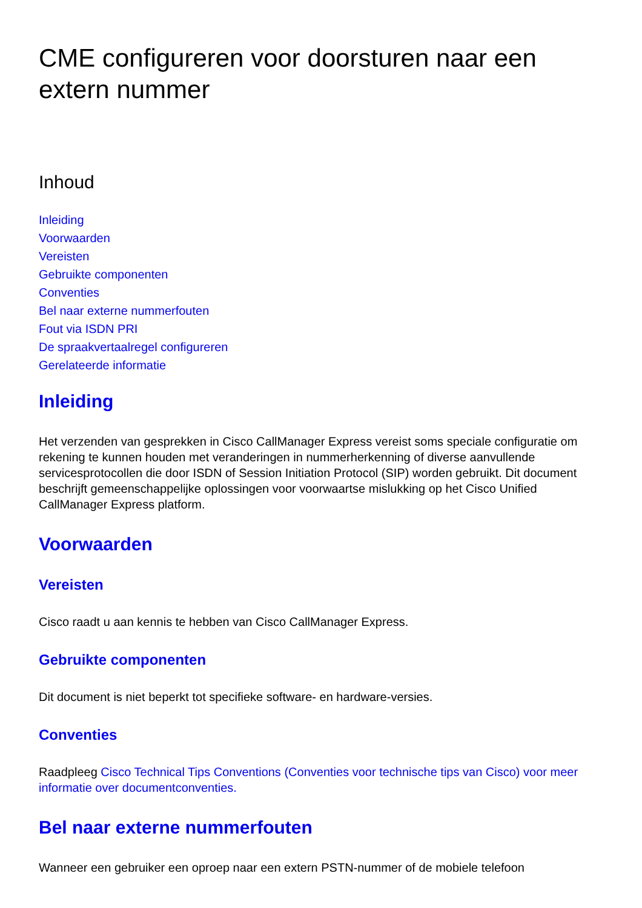CME configureren voor doorsturen naar een extern nummer
Inhoud
Inleiding
Voorwaarden
Vereisten
Gebruikte componenten
Conventies
Bel naar externe nummerfouten
Fout via ISDN PRI
De spraakvertaalregel configureren
Gerelateerde informatie
Inleiding
Het verzenden van gesprekken in Cisco CallManager Express vereist soms speciale configuratie om rekening te kunnen houden met veranderingen in nummerherkenning of diverse aanvullende servicesprotocollen die door ISDN of Session Initiation Protocol (SIP) worden gebruikt. Dit document beschrijft gemeenschappelijke oplossingen voor voorwaartse mislukking op het Cisco Unified CallManager Express platform.
Voorwaarden
Vereisten
Cisco raadt u aan kennis te hebben van Cisco CallManager Express.
Gebruikte componenten
Dit document is niet beperkt tot specifieke software- en hardware-versies.
Conventies
Raadpleeg Cisco Technical Tips Conventions (Conventies voor technische tips van Cisco) voor meer informatie over documentconventies.
Bel naar externe nummerfouten
Wanneer een gebruiker een oproep naar een extern PSTN-nummer of de mobiele telefoon